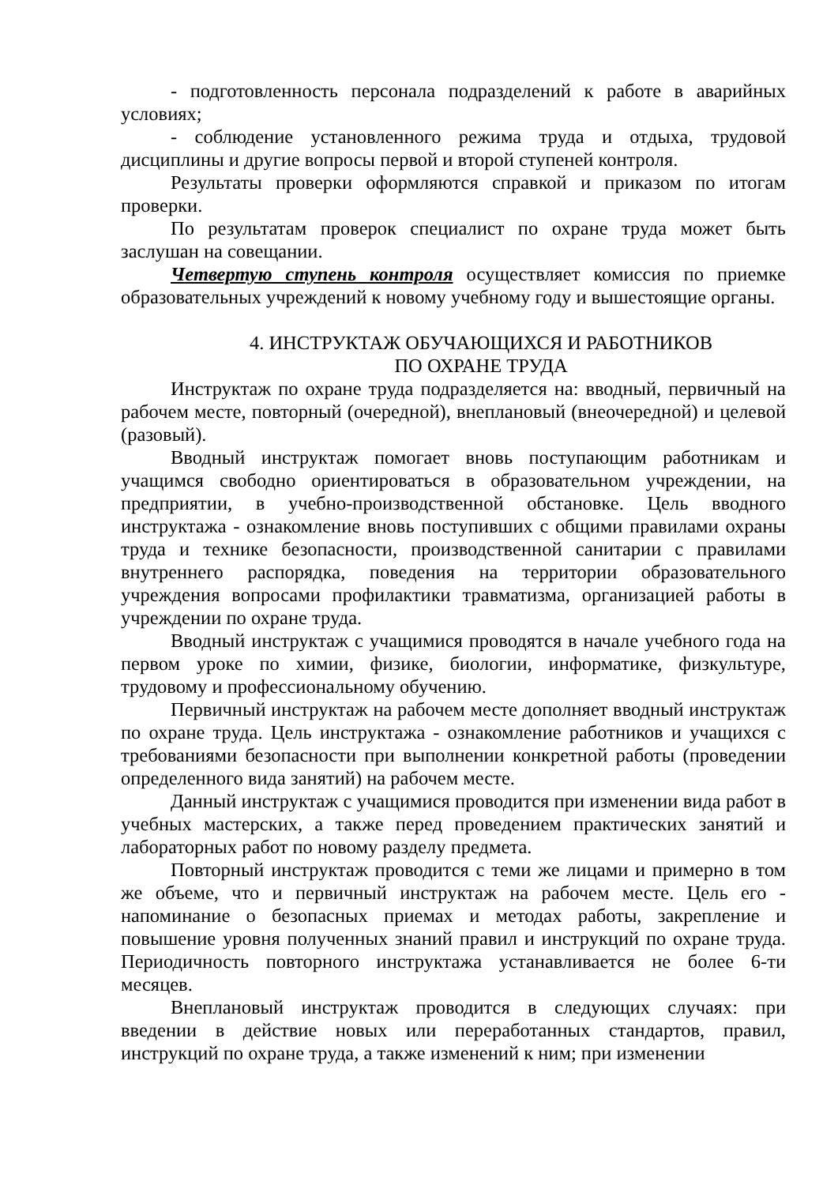- подготовленность персонала подразделений к работе в аварийных условиях;
- соблюдение установленного режима труда и отдыха, трудовой дисциплины и другие вопросы первой и второй ступеней контроля.
Результаты проверки оформляются справкой и приказом по итогам проверки.
По результатам проверок специалист по охране труда может быть заслушан на совещании.
Четвертую ступень контроля осуществляет комиссия по приемке образовательных учреждений к новому учебному году и вышестоящие органы.
4. ИНСТРУКТАЖ ОБУЧАЮЩИХСЯ И РАБОТНИКОВ
ПО ОХРАНЕ ТРУДА
Инструктаж по охране труда подразделяется на: вводный, первичный на рабочем месте, повторный (очередной), внеплановый (внеочередной) и целевой (разовый).
Вводный инструктаж помогает вновь поступающим работникам и учащимся свободно ориентироваться в образовательном учреждении, на предприятии, в учебно-производственной обстановке. Цель вводного инструктажа - ознакомление вновь поступивших с общими правилами охраны труда и технике безопасности, производственной санитарии с правилами внутреннего распорядка, поведения на территории образовательного учреждения вопросами профилактики травматизма, организацией работы в учреждении по охране труда.
Вводный инструктаж с учащимися проводятся в начале учебного года на первом уроке по химии, физике, биологии, информатике, физкультуре, трудовому и профессиональному обучению.
Первичный инструктаж на рабочем месте дополняет вводный инструктаж по охране труда. Цель инструктажа - ознакомление работников и учащихся с требованиями безопасности при выполнении конкретной работы (проведении определенного вида занятий) на рабочем месте.
Данный инструктаж с учащимися проводится при изменении вида работ в учебных мастерских, а также перед проведением практических занятий и лабораторных работ по новому разделу предмета.
Повторный инструктаж проводится с теми же лицами и примерно в том же объеме, что и первичный инструктаж на рабочем месте. Цель его - напоминание о безопасных приемах и методах работы, закрепление и повышение уровня полученных знаний правил и инструкций по охране труда. Периодичность повторного инструктажа устанавливается не более 6-ти месяцев.
Внеплановый инструктаж проводится в следующих случаях: при введении в действие новых или переработанных стандартов, правил, инструкций по охране труда, а также изменений к ним; при изменении